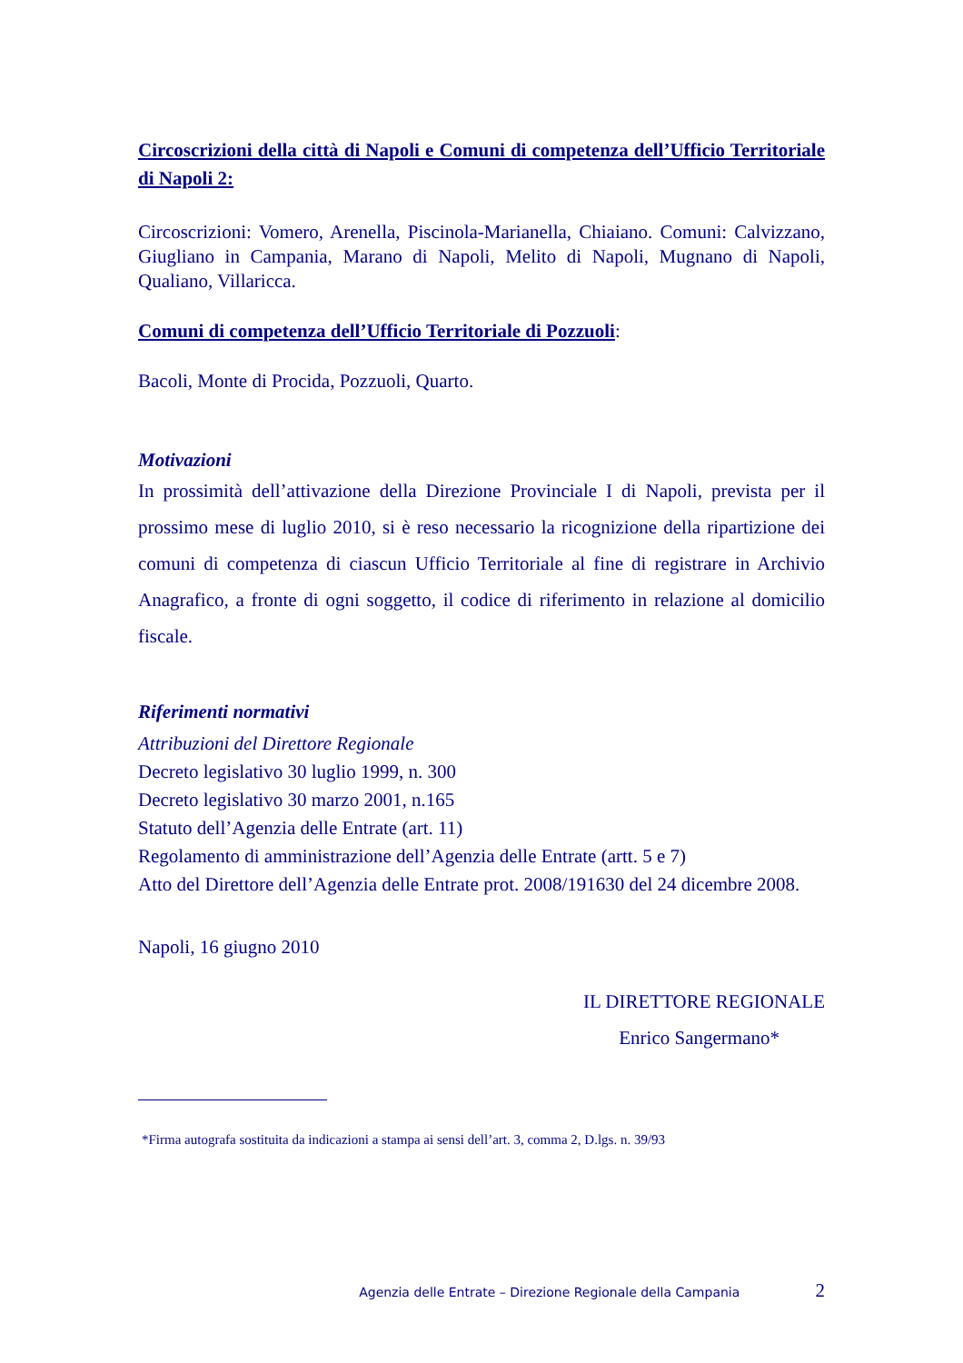Circoscrizioni della città di Napoli e Comuni di competenza dell’Ufficio Territoriale di Napoli 2:
Circoscrizioni: Vomero, Arenella, Piscinola-Marianella, Chiaiano. Comuni: Calvizzano, Giugliano in Campania, Marano di Napoli, Melito di Napoli, Mugnano di Napoli, Qualiano, Villaricca.
Comuni di competenza dell’Ufficio Territoriale di Pozzuoli:
Bacoli, Monte di Procida, Pozzuoli, Quarto.
Motivazioni
In prossimità dell’attivazione della Direzione Provinciale I di Napoli, prevista per il prossimo mese di luglio 2010, si è reso necessario la ricognizione della ripartizione dei comuni di competenza di ciascun Ufficio Territoriale al fine di registrare in Archivio Anagrafico, a fronte di ogni soggetto, il codice di riferimento in relazione al domicilio fiscale.
Riferimenti normativi
Attribuzioni del Direttore Regionale
Decreto legislativo 30 luglio 1999, n. 300
Decreto legislativo 30 marzo 2001, n.165
Statuto dell’Agenzia delle Entrate (art. 11)
Regolamento di amministrazione dell’Agenzia delle Entrate (artt. 5 e 7)
Atto del Direttore dell’Agenzia delle Entrate prot. 2008/191630 del 24 dicembre 2008.
Napoli, 16 giugno 2010
IL DIRETTORE REGIONALE
Enrico Sangermano*
*Firma autografa sostituita da indicazioni a stampa ai sensi dell’art. 3, comma 2, D.lgs. n. 39/93
Agenzia delle Entrate – Direzione Regionale della Campania 2